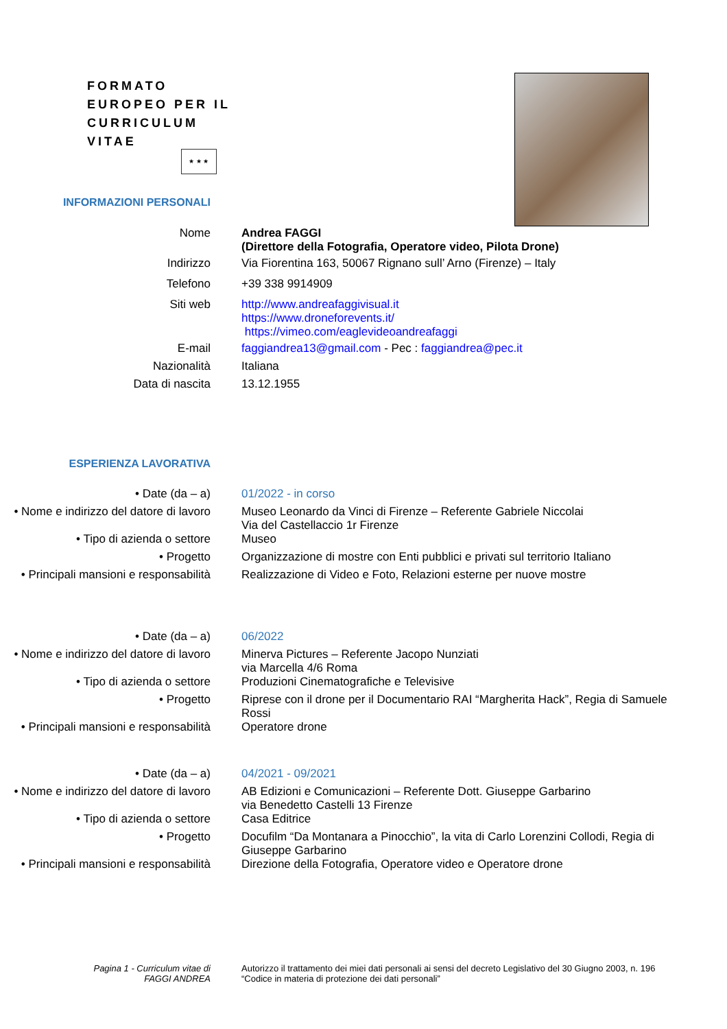FORMATO
EUROPEO PER IL
CURRICULUM
VITAE
★ ★ ★
INFORMAZIONI PERSONALI
Nome Andrea FAGGI
(Direttore della Fotografia, Operatore video, Pilota Drone)
Indirizzo Via Fiorentina 163, 50067 Rignano sull’ Arno (Firenze) – Italy
Telefono +39 338 9914909
Siti web http://www.andreafaggivisual.it
https://www.droneforevents.it/
https://vimeo.com/eaglevideoandreafaggi
E-mail faggiandrea13@gmail.com - Pec : faggiandrea@pec.it
Nazionalità Italiana
Data di nascita 13.12.1955
ESPERIENZA LAVORATIVA
• Date (da – a) 01/2022 - in corso
• Nome e indirizzo del datore di lavoro
Museo Leonardo da Vinci di Firenze – Referente Gabriele Niccolai
Via del Castellaccio 1r Firenze
• Tipo di azienda o settore Museo
• Progetto Organizzazione di mostre con Enti pubblici e privati sul territorio Italiano
• Principali mansioni e responsabilità
Realizzazione di Video e Foto, Relazioni esterne per nuove mostre
• Date (da – a) 06/2022
• Nome e indirizzo del datore di lavoro
Minerva Pictures – Referente Jacopo Nunziati
via Marcella 4/6 Roma
• Tipo di azienda o settore Produzioni Cinematografiche e Televisive
• Progetto Riprese con il drone per il Documentario RAI “Margherita Hack”, Regia di Samuele Rossi
• Principali mansioni e responsabilità
Operatore drone
• Date (da – a) 04/2021 - 09/2021
• Nome e indirizzo del datore di lavoro
AB Edizioni e Comunicazioni – Referente Dott. Giuseppe Garbarino
via Benedetto Castelli 13 Firenze
• Tipo di azienda o settore Casa Editrice
• Progetto Docufilm “Da Montanara a Pinocchio”, la vita di Carlo Lorenzini Collodi, Regia di Giuseppe Garbarino
• Principali mansioni e responsabilità
Direzione della Fotografia, Operatore video e Operatore drone
Pagina 1 - Curriculum vitae di
FAGGI ANDREA
Autorizzo il trattamento dei miei dati personali ai sensi del decreto Legislativo del 30 Giugno 2003, n. 196 “Codice in materia di protezione dei dati personali”